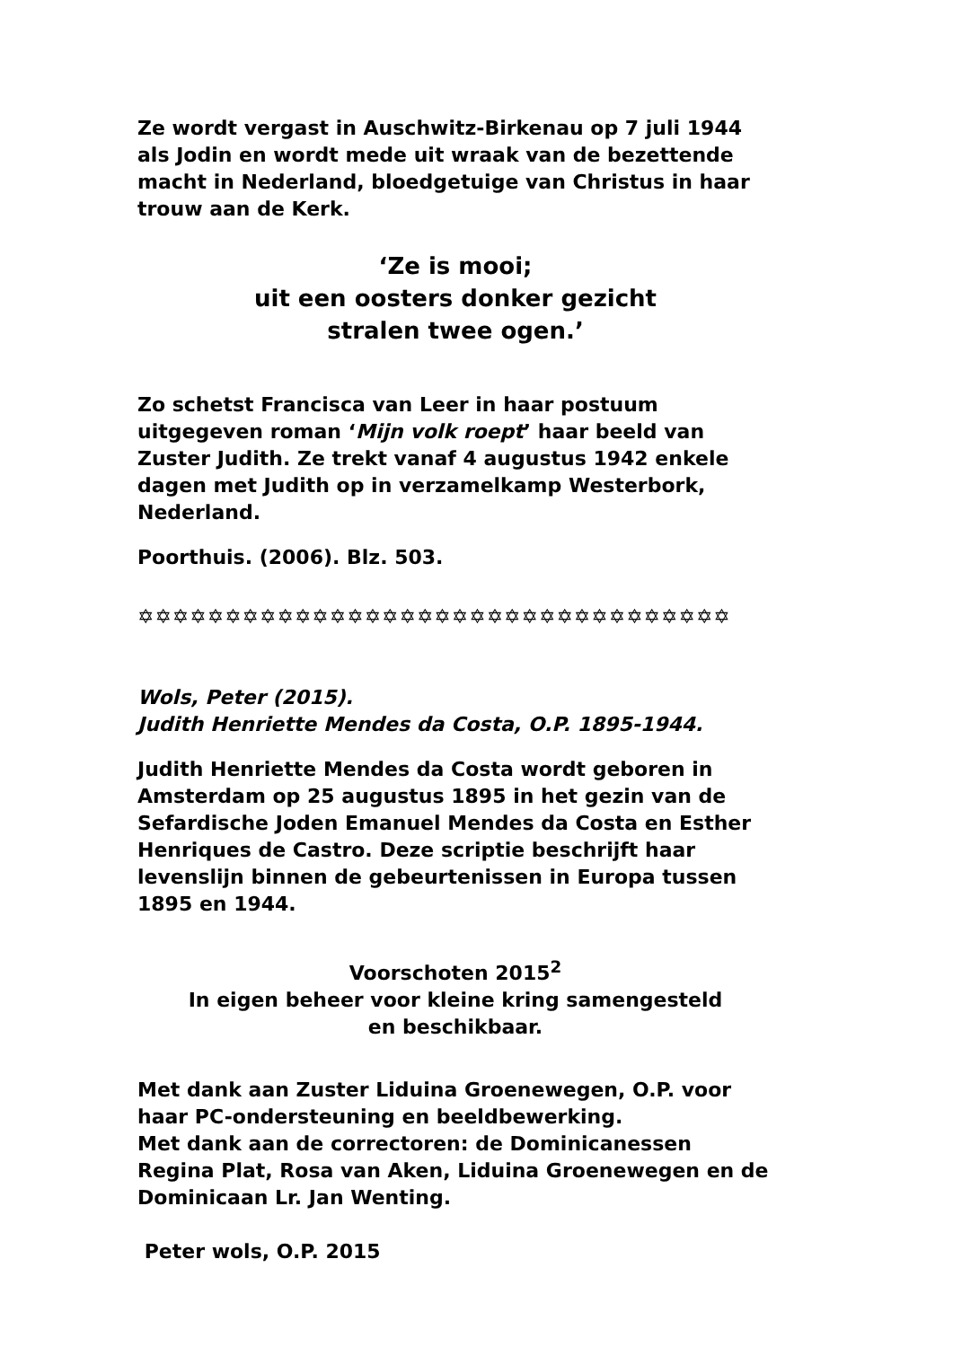Ze wordt vergast in Auschwitz-Birkenau op 7 juli 1944 als Jodin en wordt mede uit wraak van de bezettende macht in Nederland, bloedgetuige van Christus in haar trouw aan de Kerk.
‘Ze is mooi;
uit een oosters donker gezicht
stralen twee ogen.’
Zo schetst Francisca van Leer in haar postuum uitgegeven roman ‘Mijn volk roept’ haar beeld van Zuster Judith. Ze trekt vanaf 4 augustus 1942 enkele dagen met Judith op in verzamelkamp Westerbork, Nederland.
Poorthuis. (2006). Blz. 503.
✡✡✡✡✡✡✡✡✡✡✡✡✡✡✡✡✡✡✡✡✡✡✡✡✡✡✡✡✡✡✡✡✡✡
Wols, Peter (2015).
Judith Henriette Mendes da Costa, O.P. 1895-1944.
Judith Henriette Mendes da Costa wordt geboren in Amsterdam op 25 augustus 1895 in het gezin van de Sefardische Joden Emanuel Mendes da Costa en Esther Henriques de Castro. Deze scriptie beschrijft haar levenslijn binnen de gebeurtenissen in Europa tussen 1895 en 1944.
Voorschoten 2015<sup>2</sup>
In eigen beheer voor kleine kring samengesteld
en beschikbaar.
Met dank aan Zuster Liduina Groenewegen, O.P. voor haar PC-ondersteuning en beeldbewerking.
Met dank aan de correctoren: de Dominicanessen Regina Plat, Rosa van Aken, Liduina Groenewegen en de Dominicaan Lr. Jan Wenting.
Peter wols, O.P. 2015